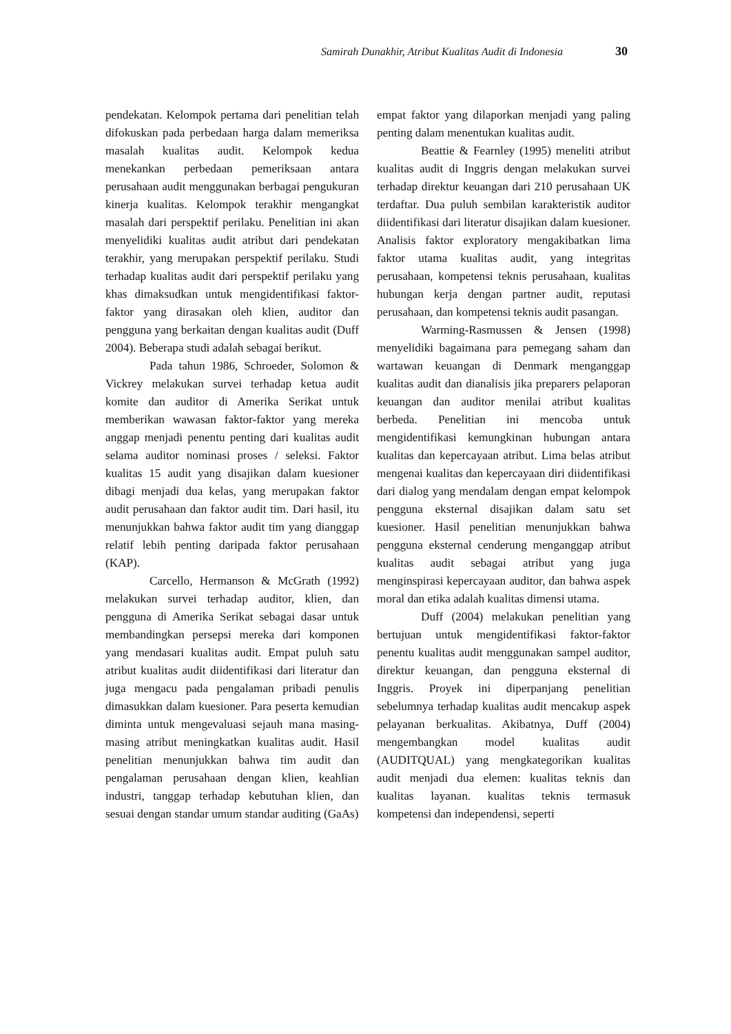Samirah Dunakhir, Atribut Kualitas Audit di Indonesia 30
pendekatan. Kelompok pertama dari penelitian telah difokuskan pada perbedaan harga dalam memeriksa masalah kualitas audit. Kelompok kedua menekankan perbedaan pemeriksaan antara perusahaan audit menggunakan berbagai pengukuran kinerja kualitas. Kelompok terakhir mengangkat masalah dari perspektif perilaku. Penelitian ini akan menyelidiki kualitas audit atribut dari pendekatan terakhir, yang merupakan perspektif perilaku. Studi terhadap kualitas audit dari perspektif perilaku yang khas dimaksudkan untuk mengidentifikasi faktor-faktor yang dirasakan oleh klien, auditor dan pengguna yang berkaitan dengan kualitas audit (Duff 2004). Beberapa studi adalah sebagai berikut.
Pada tahun 1986, Schroeder, Solomon & Vickrey melakukan survei terhadap ketua audit komite dan auditor di Amerika Serikat untuk memberikan wawasan faktor-faktor yang mereka anggap menjadi penentu penting dari kualitas audit selama auditor nominasi proses / seleksi. Faktor kualitas 15 audit yang disajikan dalam kuesioner dibagi menjadi dua kelas, yang merupakan faktor audit perusahaan dan faktor audit tim. Dari hasil, itu menunjukkan bahwa faktor audit tim yang dianggap relatif lebih penting daripada faktor perusahaan (KAP).
Carcello, Hermanson & McGrath (1992) melakukan survei terhadap auditor, klien, dan pengguna di Amerika Serikat sebagai dasar untuk membandingkan persepsi mereka dari komponen yang mendasari kualitas audit. Empat puluh satu atribut kualitas audit diidentifikasi dari literatur dan juga mengacu pada pengalaman pribadi penulis dimasukkan dalam kuesioner. Para peserta kemudian diminta untuk mengevaluasi sejauh mana masing-masing atribut meningkatkan kualitas audit. Hasil penelitian menunjukkan bahwa tim audit dan pengalaman perusahaan dengan klien, keahlian industri, tanggap terhadap kebutuhan klien, dan sesuai dengan standar umum standar auditing (GaAs)
empat faktor yang dilaporkan menjadi yang paling penting dalam menentukan kualitas audit.
Beattie & Fearnley (1995) meneliti atribut kualitas audit di Inggris dengan melakukan survei terhadap direktur keuangan dari 210 perusahaan UK terdaftar. Dua puluh sembilan karakteristik auditor diidentifikasi dari literatur disajikan dalam kuesioner. Analisis faktor exploratory mengakibatkan lima faktor utama kualitas audit, yang integritas perusahaan, kompetensi teknis perusahaan, kualitas hubungan kerja dengan partner audit, reputasi perusahaan, dan kompetensi teknis audit pasangan.
Warming-Rasmussen & Jensen (1998) menyelidiki bagaimana para pemegang saham dan wartawan keuangan di Denmark menganggap kualitas audit dan dianalisis jika preparers pelaporan keuangan dan auditor menilai atribut kualitas berbeda. Penelitian ini mencoba untuk mengidentifikasi kemungkinan hubungan antara kualitas dan kepercayaan atribut. Lima belas atribut mengenai kualitas dan kepercayaan diri diidentifikasi dari dialog yang mendalam dengan empat kelompok pengguna eksternal disajikan dalam satu set kuesioner. Hasil penelitian menunjukkan bahwa pengguna eksternal cenderung menganggap atribut kualitas audit sebagai atribut yang juga menginspirasi kepercayaan auditor, dan bahwa aspek moral dan etika adalah kualitas dimensi utama.
Duff (2004) melakukan penelitian yang bertujuan untuk mengidentifikasi faktor-faktor penentu kualitas audit menggunakan sampel auditor, direktur keuangan, dan pengguna eksternal di Inggris. Proyek ini diperpanjang penelitian sebelumnya terhadap kualitas audit mencakup aspek pelayanan berkualitas. Akibatnya, Duff (2004) mengembangkan model kualitas audit (AUDITQUAL) yang mengkategorikan kualitas audit menjadi dua elemen: kualitas teknis dan kualitas layanan. kualitas teknis termasuk kompetensi dan independensi, seperti